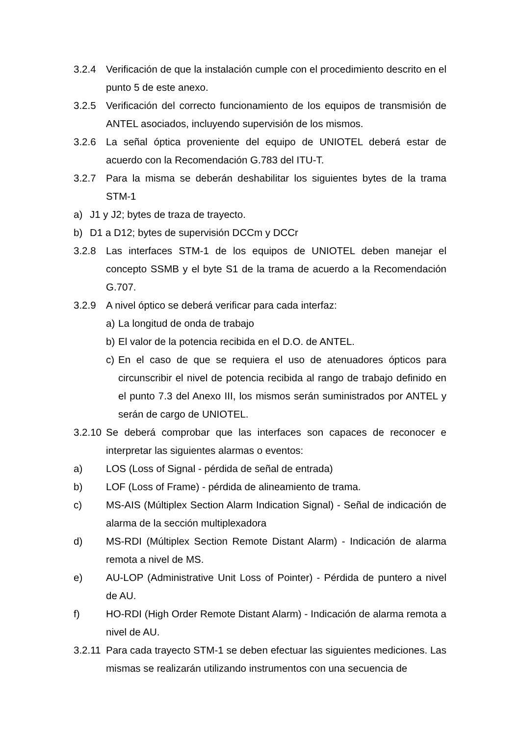3.2.4 Verificación de que la instalación cumple con el procedimiento descrito en el punto 5 de este anexo.
3.2.5 Verificación del correcto funcionamiento de los equipos de transmisión de ANTEL asociados, incluyendo supervisión de los mismos.
3.2.6 La señal óptica proveniente del equipo de UNIOTEL deberá estar de acuerdo con la Recomendación G.783 del ITU-T.
3.2.7 Para la misma se deberán deshabilitar los siguientes bytes de la trama STM-1
a) J1 y J2; bytes de traza de trayecto.
b) D1 a D12; bytes de supervisión DCCm y DCCr
3.2.8 Las interfaces STM-1 de los equipos de UNIOTEL deben manejar el concepto SSMB y el byte S1 de la trama de acuerdo a la Recomendación G.707.
3.2.9 A nivel óptico se deberá verificar para cada interfaz:
a) La longitud de onda de trabajo
b) El valor de la potencia recibida en el D.O. de ANTEL.
c) En el caso de que se requiera el uso de atenuadores ópticos para circunscribir el nivel de potencia recibida al rango de trabajo definido en el punto 7.3 del Anexo III, los mismos serán suministrados por ANTEL y serán de cargo de UNIOTEL.
3.2.10 Se deberá comprobar que las interfaces son capaces de reconocer e interpretar las siguientes alarmas o eventos:
a) LOS (Loss of Signal - pérdida de señal de entrada)
b) LOF (Loss of Frame) - pérdida de alineamiento de trama.
c) MS-AIS (Múltiplex Section Alarm Indication Signal) - Señal de indicación de alarma de la sección multiplexadora
d) MS-RDI (Múltiplex Section Remote Distant Alarm) - Indicación de alarma remota a nivel de MS.
e) AU-LOP (Administrative Unit Loss of Pointer) - Pérdida de puntero a nivel de AU.
f) HO-RDI (High Order Remote Distant Alarm) - Indicación de alarma remota a nivel de AU.
3.2.11 Para cada trayecto STM-1 se deben efectuar las siguientes mediciones. Las mismas se realizarán utilizando instrumentos con una secuencia de